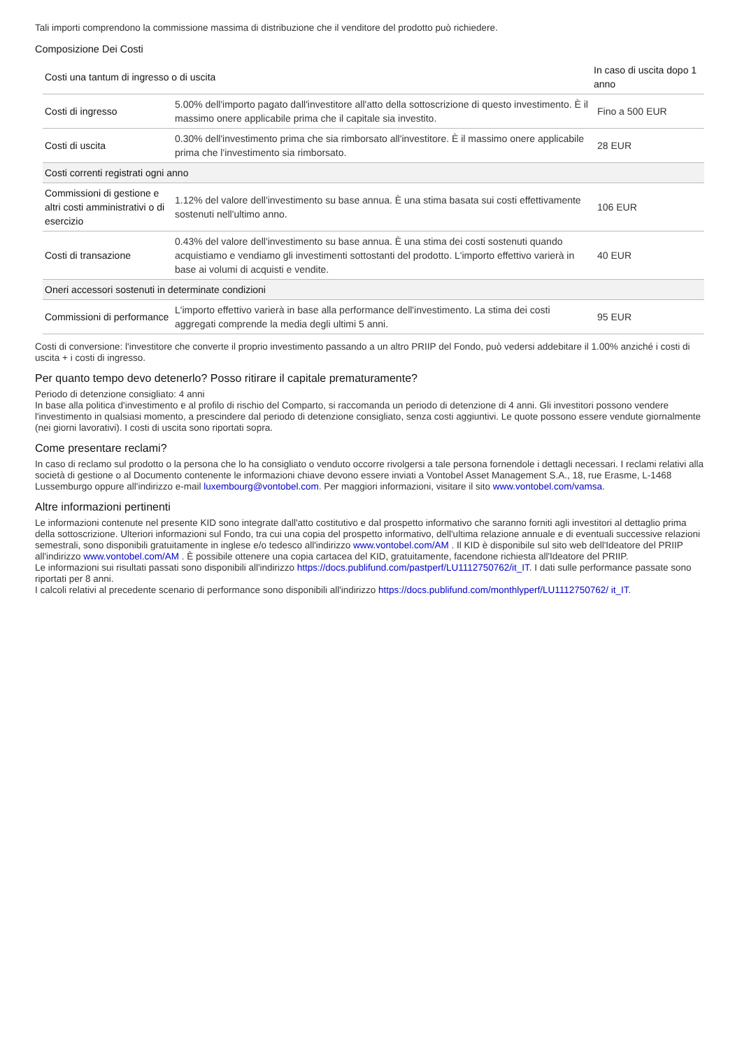Tali importi comprendono la commissione massima di distribuzione che il venditore del prodotto può richiedere.
Composizione Dei Costi
| Costi una tantum di ingresso o di uscita | | In caso di uscita dopo 1 anno |
| --- | --- | --- |
| Costi di ingresso | 5.00% dell'importo pagato dall'investitore all'atto della sottoscrizione di questo investimento. È il massimo onere applicabile prima che il capitale sia investito. | Fino a 500 EUR |
| Costi di uscita | 0.30% dell'investimento prima che sia rimborsato all'investitore. È il massimo onere applicabile prima che l'investimento sia rimborsato. | 28 EUR |
| Costi correnti registrati ogni anno | | |
| Commissioni di gestione e altri costi amministrativi o di esercizio | 1.12% del valore dell'investimento su base annua. È una stima basata sui costi effettivamente sostenuti nell'ultimo anno. | 106 EUR |
| Costi di transazione | 0.43% del valore dell'investimento su base annua. È una stima dei costi sostenuti quando acquistiamo e vendiamo gli investimenti sottostanti del prodotto. L'importo effettivo varierà in base ai volumi di acquisti e vendite. | 40 EUR |
| Oneri accessori sostenuti in determinate condizioni | | |
| Commissioni di performance | L'importo effettivo varierà in base alla performance dell'investimento. La stima dei costi aggregati comprende la media degli ultimi 5 anni. | 95 EUR |
Costi di conversione: l'investitore che converte il proprio investimento passando a un altro PRIIP del Fondo, può vedersi addebitare il 1.00% anziché i costi di uscita + i costi di ingresso.
Per quanto tempo devo detenerlo? Posso ritirare il capitale prematuramente?
Periodo di detenzione consigliato: 4 anni
In base alla politica d'investimento e al profilo di rischio del Comparto, si raccomanda un periodo di detenzione di 4 anni. Gli investitori possono vendere l'investimento in qualsiasi momento, a prescindere dal periodo di detenzione consigliato, senza costi aggiuntivi. Le quote possono essere vendute giornalmente (nei giorni lavorativi). I costi di uscita sono riportati sopra.
Come presentare reclami?
In caso di reclamo sul prodotto o la persona che lo ha consigliato o venduto occorre rivolgersi a tale persona fornendole i dettagli necessari. I reclami relativi alla società di gestione o al Documento contenente le informazioni chiave devono essere inviati a Vontobel Asset Management S.A., 18, rue Erasme, L-1468 Lussemburgo oppure all'indirizzo e-mail luxembourg@vontobel.com. Per maggiori informazioni, visitare il sito www.vontobel.com/vamsa.
Altre informazioni pertinenti
Le informazioni contenute nel presente KID sono integrate dall'atto costitutivo e dal prospetto informativo che saranno forniti agli investitori al dettaglio prima della sottoscrizione. Ulteriori informazioni sul Fondo, tra cui una copia del prospetto informativo, dell'ultima relazione annuale e di eventuali successive relazioni semestrali, sono disponibili gratuitamente in inglese e/o tedesco all'indirizzo www.vontobel.com/AM . Il KID è disponibile sul sito web dell'Ideatore del PRIIP all'indirizzo www.vontobel.com/AM . È possibile ottenere una copia cartacea del KID, gratuitamente, facendone richiesta all'Ideatore del PRIIP.
Le informazioni sui risultati passati sono disponibili all'indirizzo https://docs.publifund.com/pastperf/LU1112750762/it_IT. I dati sulle performance passate sono riportati per 8 anni.
I calcoli relativi al precedente scenario di performance sono disponibili all'indirizzo https://docs.publifund.com/monthlyperf/LU1112750762/ it_IT.